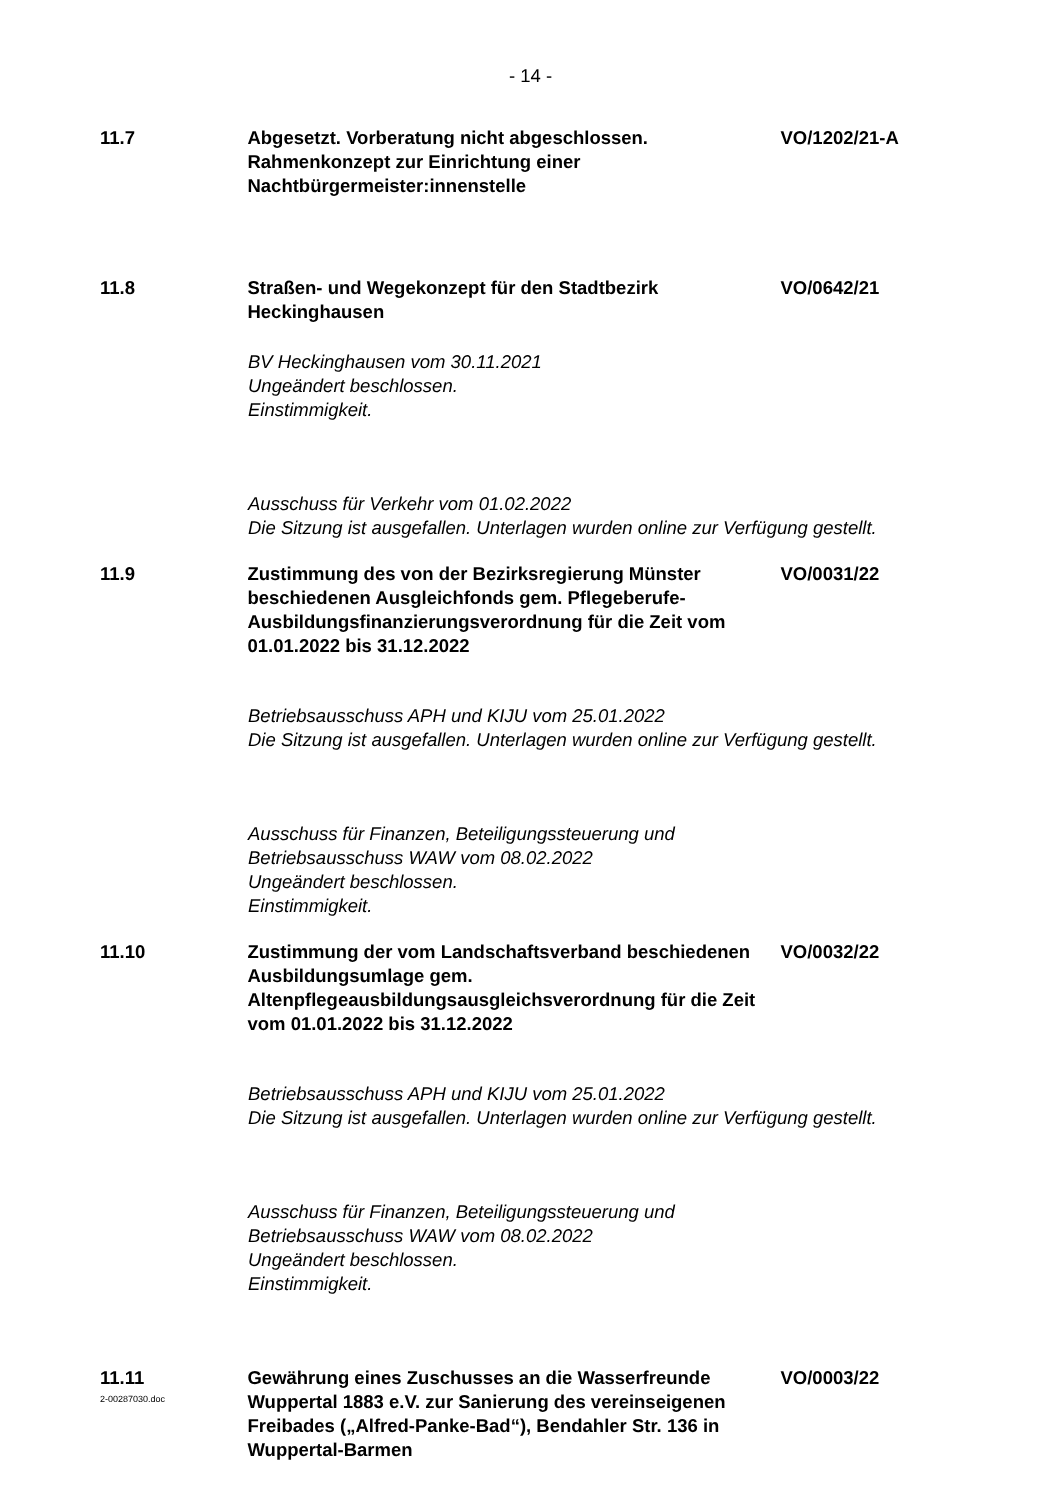- 14 -
11.7 Abgesetzt. Vorberatung nicht abgeschlossen.
Rahmenkonzept zur Einrichtung einer Nachtbürgermeister:innenstelle
VO/1202/21-A
11.8 Straßen- und Wegekonzept für den Stadtbezirk Heckinghausen
VO/0642/21
BV Heckinghausen vom 30.11.2021
Ungeändert beschlossen.
Einstimmigkeit.
Ausschuss für Verkehr vom 01.02.2022
Die Sitzung ist ausgefallen. Unterlagen wurden online zur Verfügung gestellt.
11.9 Zustimmung des von der Bezirksregierung Münster beschiedenen Ausgleichfonds gem. Pflegeberufe-Ausbildungsfinanzierungsverordnung für die Zeit vom 01.01.2022 bis 31.12.2022
VO/0031/22
Betriebsausschuss APH und KIJU vom 25.01.2022
Die Sitzung ist ausgefallen. Unterlagen wurden online zur Verfügung gestellt.
Ausschuss für Finanzen, Beteiligungssteuerung und
Betriebsausschuss WAW vom 08.02.2022
Ungeändert beschlossen.
Einstimmigkeit.
11.10 Zustimmung der vom Landschaftsverband beschiedenen Ausbildungsumlage gem. Altenpflegeausbildungsausgleichsverordnung für die Zeit vom 01.01.2022 bis 31.12.2022
VO/0032/22
Betriebsausschuss APH und KIJU vom 25.01.2022
Die Sitzung ist ausgefallen. Unterlagen wurden online zur Verfügung gestellt.
Ausschuss für Finanzen, Beteiligungssteuerung und
Betriebsausschuss WAW vom 08.02.2022
Ungeändert beschlossen.
Einstimmigkeit.
11.11 Gewährung eines Zuschusses an die Wasserfreunde Wuppertal 1883 e.V. zur Sanierung des vereinseigenen Freibades („Alfred-Panke-Bad“), Bendahler Str. 136 in Wuppertal-Barmen
VO/0003/22
2-00287030.doc